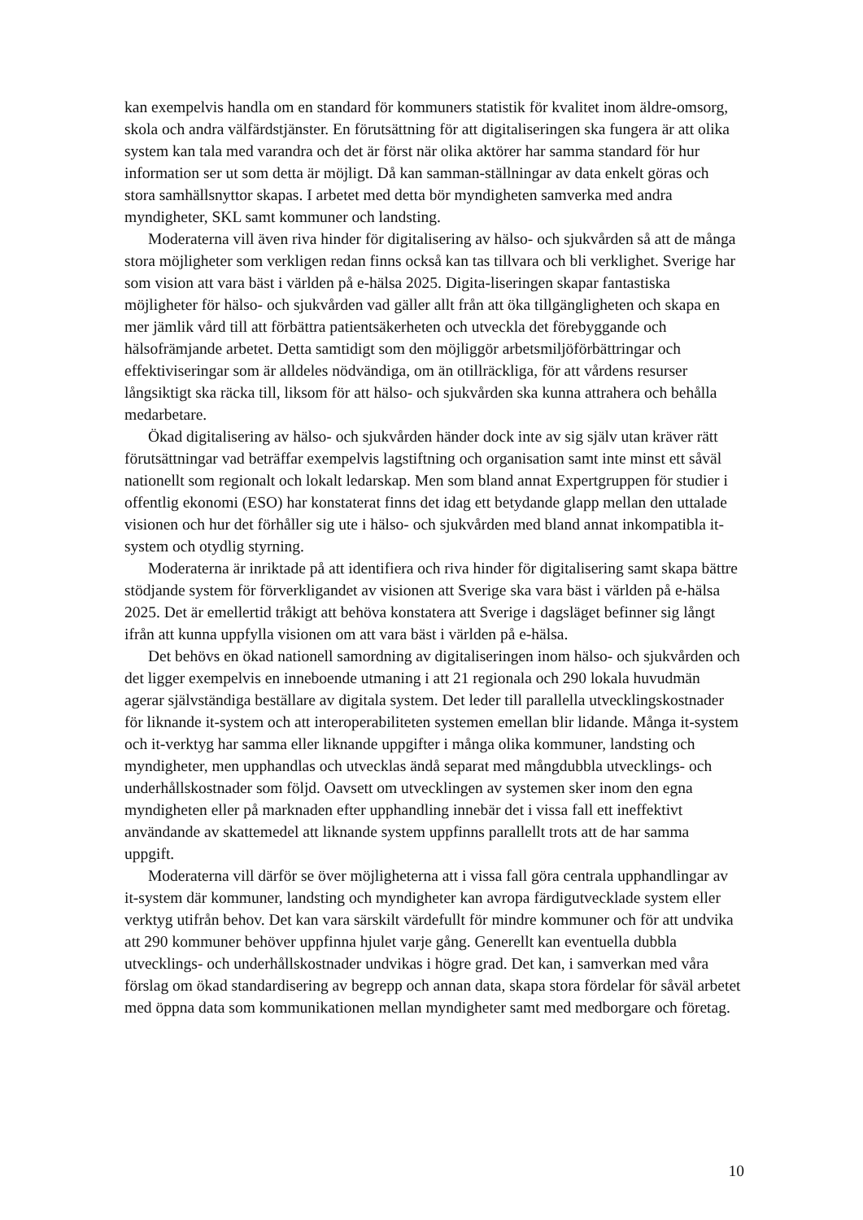kan exempelvis handla om en standard för kommuners statistik för kvalitet inom äldre-omsorg, skola och andra välfärdstjänster. En förutsättning för att digitaliseringen ska fungera är att olika system kan tala med varandra och det är först när olika aktörer har samma standard för hur information ser ut som detta är möjligt. Då kan samman-ställningar av data enkelt göras och stora samhällsnyttor skapas. I arbetet med detta bör myndigheten samverka med andra myndigheter, SKL samt kommuner och landsting.
Moderaterna vill även riva hinder för digitalisering av hälso- och sjukvården så att de många stora möjligheter som verkligen redan finns också kan tas tillvara och bli verklighet. Sverige har som vision att vara bäst i världen på e-hälsa 2025. Digita-liseringen skapar fantastiska möjligheter för hälso- och sjukvården vad gäller allt från att öka tillgängligheten och skapa en mer jämlik vård till att förbättra patientsäkerheten och utveckla det förebyggande och hälsofrämjande arbetet. Detta samtidigt som den möjliggör arbetsmiljöförbättringar och effektiviseringar som är alldeles nödvändiga, om än otillräckliga, för att vårdens resurser långsiktigt ska räcka till, liksom för att hälso- och sjukvården ska kunna attrahera och behålla medarbetare.
Ökad digitalisering av hälso- och sjukvården händer dock inte av sig själv utan kräver rätt förutsättningar vad beträffar exempelvis lagstiftning och organisation samt inte minst ett såväl nationellt som regionalt och lokalt ledarskap. Men som bland annat Expertgruppen för studier i offentlig ekonomi (ESO) har konstaterat finns det idag ett betydande glapp mellan den uttalade visionen och hur det förhåller sig ute i hälso- och sjukvården med bland annat inkompatibla it-system och otydlig styrning.
Moderaterna är inriktade på att identifiera och riva hinder för digitalisering samt skapa bättre stödjande system för förverkligandet av visionen att Sverige ska vara bäst i världen på e-hälsa 2025. Det är emellertid tråkigt att behöva konstatera att Sverige i dagsläget befinner sig långt ifrån att kunna uppfylla visionen om att vara bäst i världen på e-hälsa.
Det behövs en ökad nationell samordning av digitaliseringen inom hälso- och sjukvården och det ligger exempelvis en inneboende utmaning i att 21 regionala och 290 lokala huvudmän agerar självständiga beställare av digitala system. Det leder till parallella utvecklingskostnader för liknande it-system och att interoperabiliteten systemen emellan blir lidande. Många it-system och it-verktyg har samma eller liknande uppgifter i många olika kommuner, landsting och myndigheter, men upphandlas och utvecklas ändå separat med mångdubbla utvecklings- och underhållskostnader som följd. Oavsett om utvecklingen av systemen sker inom den egna myndigheten eller på marknaden efter upphandling innebär det i vissa fall ett ineffektivt användande av skattemedel att liknande system uppfinns parallellt trots att de har samma uppgift.
Moderaterna vill därför se över möjligheterna att i vissa fall göra centrala upphandlingar av it-system där kommuner, landsting och myndigheter kan avropa färdigutvecklade system eller verktyg utifrån behov. Det kan vara särskilt värdefullt för mindre kommuner och för att undvika att 290 kommuner behöver uppfinna hjulet varje gång. Generellt kan eventuella dubbla utvecklings- och underhållskostnader undvikas i högre grad. Det kan, i samverkan med våra förslag om ökad standardisering av begrepp och annan data, skapa stora fördelar för såväl arbetet med öppna data som kommunikationen mellan myndigheter samt med medborgare och företag.
10